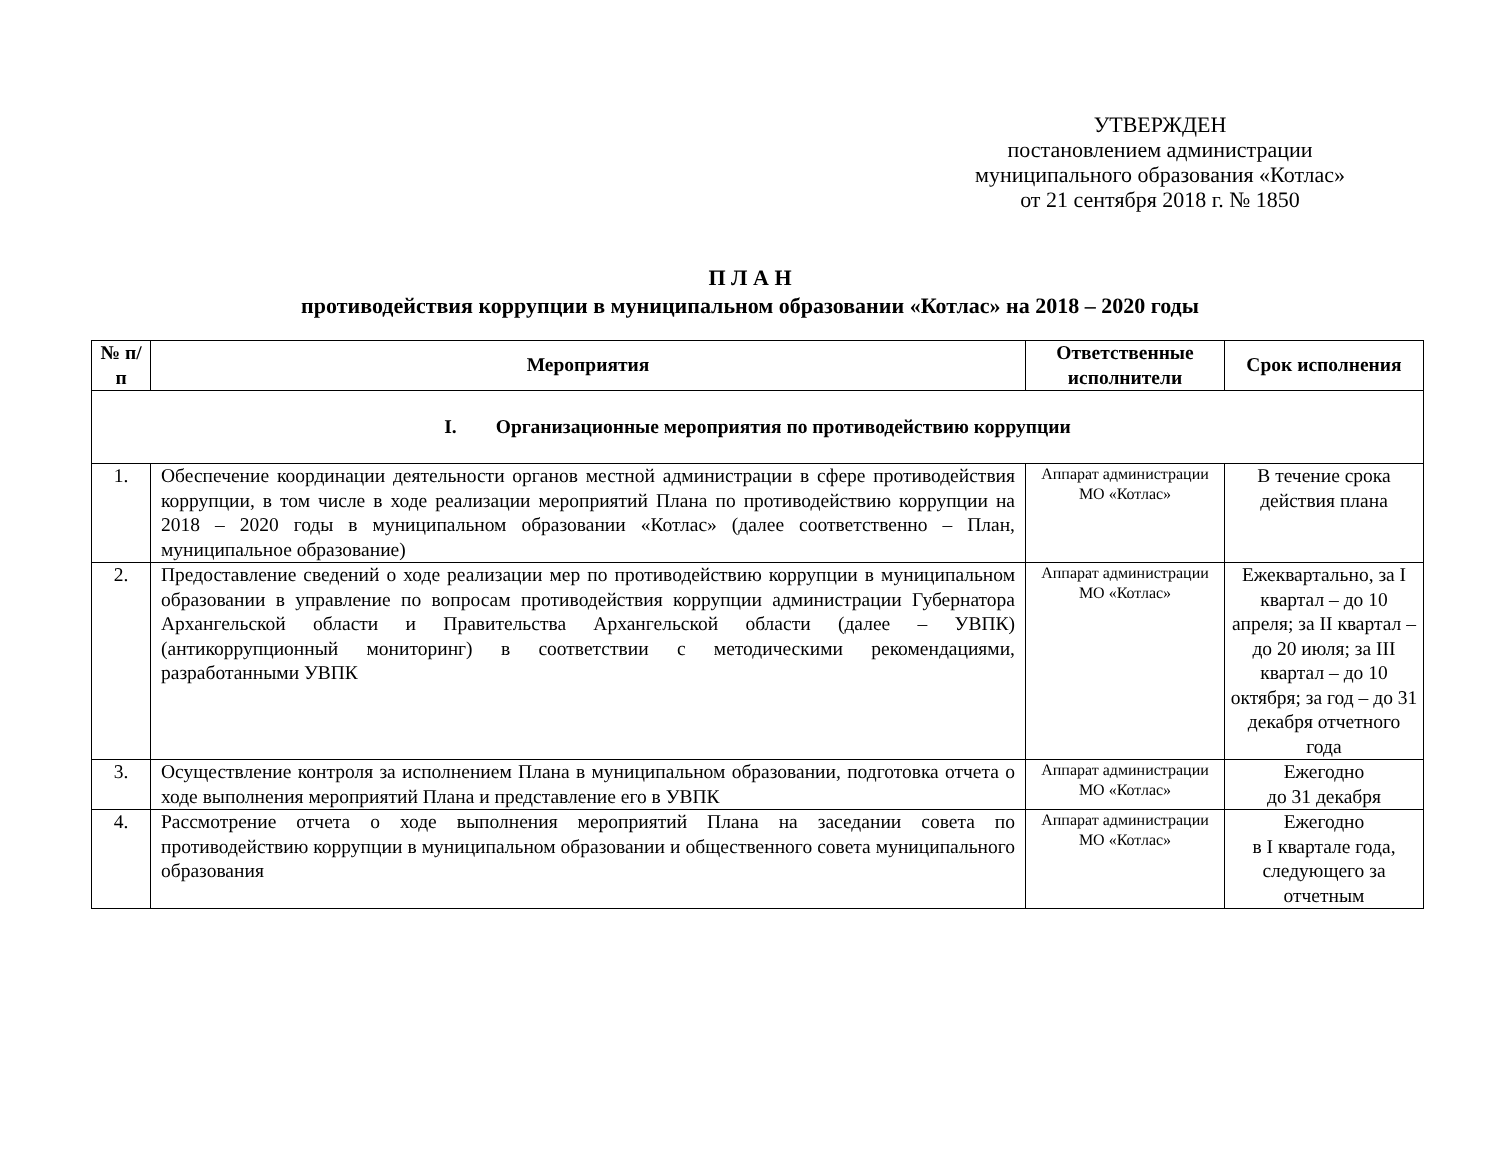УТВЕРЖДЕН
постановлением администрации
муниципального образования «Котлас»
от 21 сентября 2018 г. № 1850
П Л А Н
противодействия коррупции в муниципальном образовании «Котлас» на 2018 – 2020 годы
| № п/п | Мероприятия | Ответственные исполнители | Срок исполнения |
| --- | --- | --- | --- |
| I. Организационные мероприятия по противодействию коррупции | | | |
| 1. | Обеспечение координации деятельности органов местной администрации в сфере противодействия коррупции, в том числе в ходе реализации мероприятий Плана по противодействию коррупции на 2018 – 2020 годы в муниципальном образовании «Котлас» (далее соответственно – План, муниципальное образование) | Аппарат администрации МО «Котлас» | В течение срока действия плана |
| 2. | Предоставление сведений о ходе реализации мер по противодействию коррупции в муниципальном образовании в управление по вопросам противодействия коррупции администрации Губернатора Архангельской области и Правительства Архангельской области (далее – УВПК) (антикоррупционный мониторинг) в соответствии с методическими рекомендациями, разработанными УВПК | Аппарат администрации МО «Котлас» | Ежеквартально, за I квартал – до 10 апреля; за II квартал – до 20 июля; за III квартал – до 10 октября; за год – до 31 декабря отчетного года |
| 3. | Осуществление контроля за исполнением Плана в муниципальном образовании, подготовка отчета о ходе выполнения мероприятий Плана и представление его в УВПК | Аппарат администрации МО «Котлас» | Ежегодно до 31 декабря |
| 4. | Рассмотрение отчета о ходе выполнения мероприятий Плана на заседании совета по противодействию коррупции в муниципальном образовании и общественного совета муниципального образования | Аппарат администрации МО «Котлас» | Ежегодно в I квартале года, следующего за отчетным |